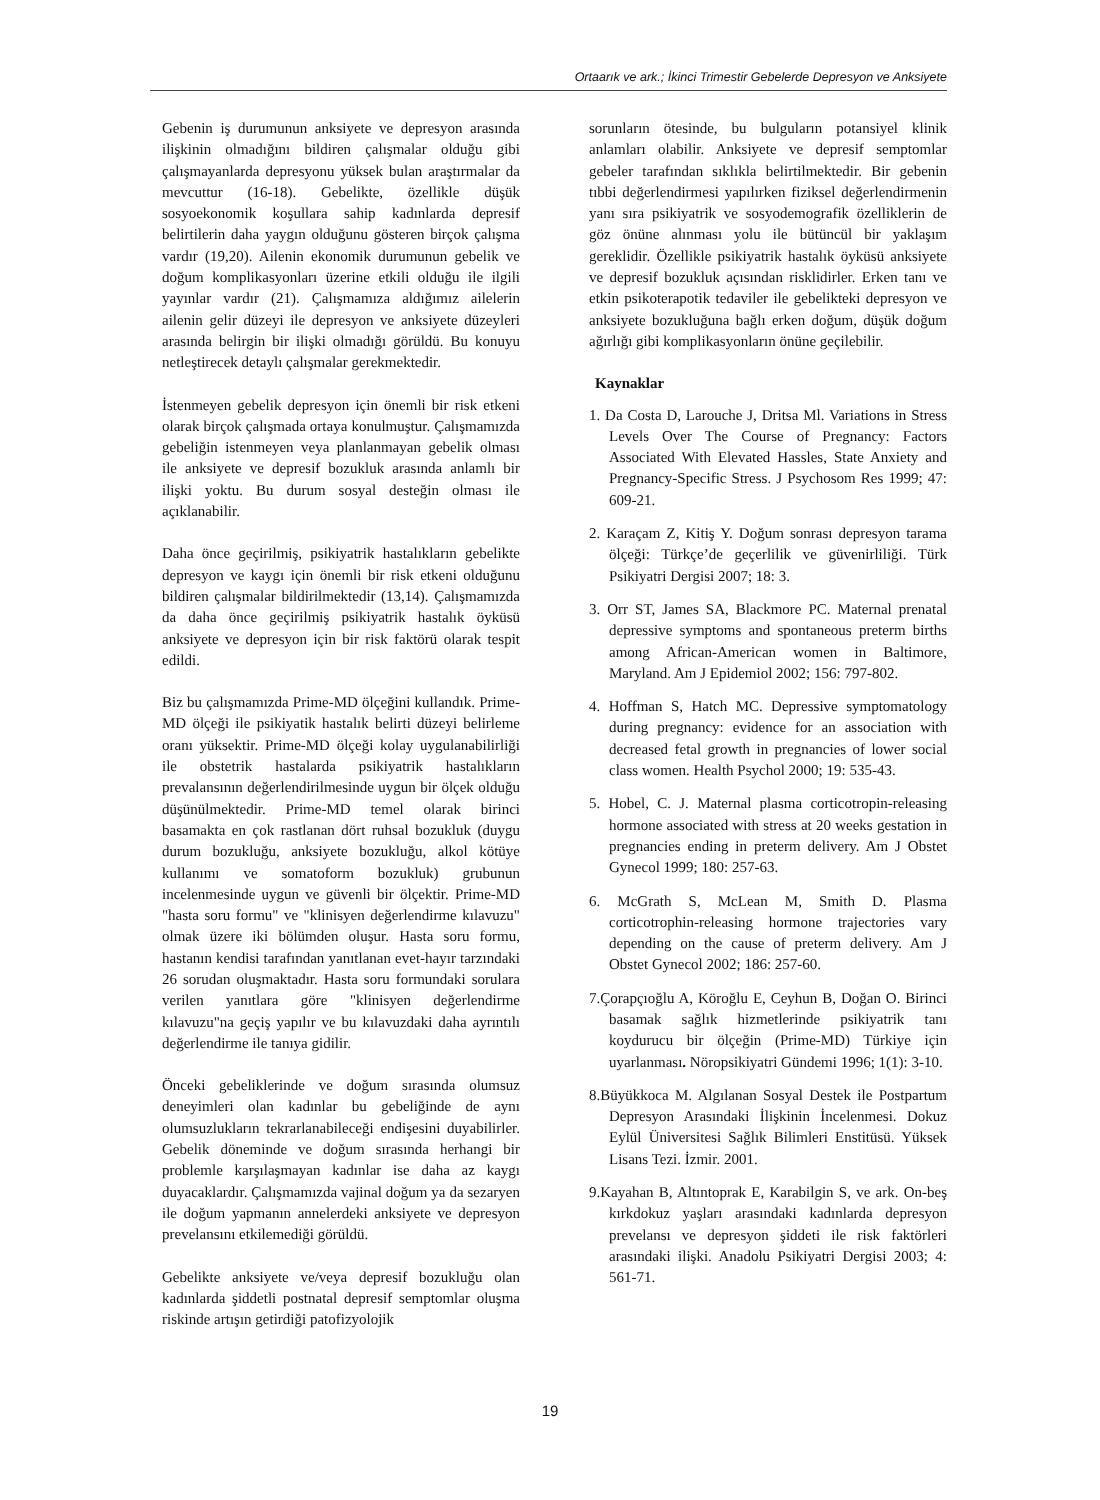Ortaarık ve ark.; İkinci Trimestir Gebelerde Depresyon ve Anksiyete
Gebenin iş durumunun anksiyete ve depresyon arasında ilişkinin olmadığını bildiren çalışmalar olduğu gibi çalışmayanlarda depresyonu yüksek bulan araştırmalar da mevcuttur (16-18). Gebelikte, özellikle düşük sosyoekonomik koşullara sahip kadınlarda depresif belirtilerin daha yaygın olduğunu gösteren birçok çalışma vardır (19,20). Ailenin ekonomik durumunun gebelik ve doğum komplikasyonları üzerine etkili olduğu ile ilgili yayınlar vardır (21). Çalışmamıza aldığımız ailelerin ailenin gelir düzeyi ile depresyon ve anksiyete düzeyleri arasında belirgin bir ilişki olmadığı görüldü. Bu konuyu netleştirecek detaylı çalışmalar gerekmektedir.
İstenmeyen gebelik depresyon için önemli bir risk etkeni olarak birçok çalışmada ortaya konulmuştur. Çalışmamızda gebeliğin istenmeyen veya planlanmayan gebelik olması ile anksiyete ve depresif bozukluk arasında anlamlı bir ilişki yoktu. Bu durum sosyal desteğin olması ile açıklanabilir.
Daha önce geçirilmiş, psikiyatrik hastalıkların gebelikte depresyon ve kaygı için önemli bir risk etkeni olduğunu bildiren çalışmalar bildirilmektedir (13,14). Çalışmamızda da daha önce geçirilmiş psikiyatrik hastalık öyküsü anksiyete ve depresyon için bir risk faktörü olarak tespit edildi.
Biz bu çalışmamızda Prime-MD ölçeğini kullandık. Prime-MD ölçeği ile psikiyatik hastalık belirti düzeyi belirleme oranı yüksektir. Prime-MD ölçeği kolay uygulanabilirliği ile obstetrik hastalarda psikiyatrik hastalıkların prevalansının değerlendirilmesinde uygun bir ölçek olduğu düşünülmektedir. Prime-MD temel olarak birinci basamakta en çok rastlanan dört ruhsal bozukluk (duygu durum bozukluğu, anksiyete bozukluğu, alkol kötüye kullanımı ve somatoform bozukluk) grubunun incelenmesinde uygun ve güvenli bir ölçektir. Prime-MD "hasta soru formu" ve "klinisyen değerlendirme kılavuzu" olmak üzere iki bölümden oluşur. Hasta soru formu, hastanın kendisi tarafından yanıtlanan evet-hayır tarzındaki 26 sorudan oluşmaktadır. Hasta soru formundaki sorulara verilen yanıtlara göre "klinisyen değerlendirme kılavuzu"na geçiş yapılır ve bu kılavuzdaki daha ayrıntılı değerlendirme ile tanıya gidilir.
Önceki gebeliklerinde ve doğum sırasında olumsuz deneyimleri olan kadınlar bu gebeliğinde de aynı olumsuzlukların tekrarlanabileceği endişesini duyabilirler. Gebelik döneminde ve doğum sırasında herhangi bir problemle karşılaşmayan kadınlar ise daha az kaygı duyacaklardır. Çalışmamızda vajinal doğum ya da sezaryen ile doğum yapmanın annelerdeki anksiyete ve depresyon prevelansını etkilemediği görüldü.
Gebelikte anksiyete ve/veya depresif bozukluğu olan kadınlarda şiddetli postnatal depresif semptomlar oluşma riskinde artışın getirdiği patofizyolojik
sorunların ötesinde, bu bulguların potansiyel klinik anlamları olabilir. Anksiyete ve depresif semptomlar gebeler tarafından sıklıkla belirtilmektedir. Bir gebenin tıbbi değerlendirmesi yapılırken fiziksel değerlendirmenin yanı sıra psikiyatrik ve sosyodemografik özelliklerin de göz önüne alınması yolu ile bütüncül bir yaklaşım gereklidir. Özellikle psikiyatrik hastalık öyküsü anksiyete ve depresif bozukluk açısından risklidirler. Erken tanı ve etkin psikoterapotik tedaviler ile gebelikteki depresyon ve anksiyete bozukluğuna bağlı erken doğum, düşük doğum ağırlığı gibi komplikasyonların önüne geçilebilir.
Kaynaklar
1. Da Costa D, Larouche J, Dritsa Ml. Variations in Stress Levels Over The Course of Pregnancy: Factors Associated With Elevated Hassles, State Anxiety and Pregnancy-Specific Stress. J Psychosom Res 1999; 47: 609-21.
2. Karaçam Z, Kitiş Y. Doğum sonrası depresyon tarama ölçeği: Türkçe’de geçerlilik ve güvenirliliği. Türk Psikiyatri Dergisi 2007; 18: 3.
3. Orr ST, James SA, Blackmore PC. Maternal prenatal depressive symptoms and spontaneous preterm births among African-American women in Baltimore, Maryland. Am J Epidemiol 2002; 156: 797-802.
4. Hoffman S, Hatch MC. Depressive symptomatology during pregnancy: evidence for an association with decreased fetal growth in pregnancies of lower social class women. Health Psychol 2000; 19: 535-43.
5. Hobel, C. J. Maternal plasma corticotropin-releasing hormone associated with stress at 20 weeks gestation in pregnancies ending in preterm delivery. Am J Obstet Gynecol 1999; 180: 257-63.
6. McGrath S, McLean M, Smith D. Plasma corticotrophin-releasing hormone trajectories vary depending on the cause of preterm delivery. Am J Obstet Gynecol 2002; 186: 257-60.
7.Çorapçıoğlu A, Köroğlu E, Ceyhun B, Doğan O. Birinci basamak sağlık hizmetlerinde psikiyatrik tanı koydurucu bir ölçeğin (Prime-MD) Türkiye için uyarlanması. Nöropsikiyatri Gündemi 1996; 1(1): 3-10.
8.Büyükkoca M. Algılanan Sosyal Destek ile Postpartum Depresyon Arasındaki İlişkinin İncelenmesi. Dokuz Eylül Üniversitesi Sağlık Bilimleri Enstitüsü. Yüksek Lisans Tezi. İzmir. 2001.
9.Kayahan B, Altıntoprak E, Karabilgin S, ve ark. On-beş kırkdokuz yaşları arasındaki kadınlarda depresyon prevelansı ve depresyon şiddeti ile risk faktörleri arasındaki ilişki. Anadolu Psikiyatri Dergisi 2003; 4: 561-71.
19